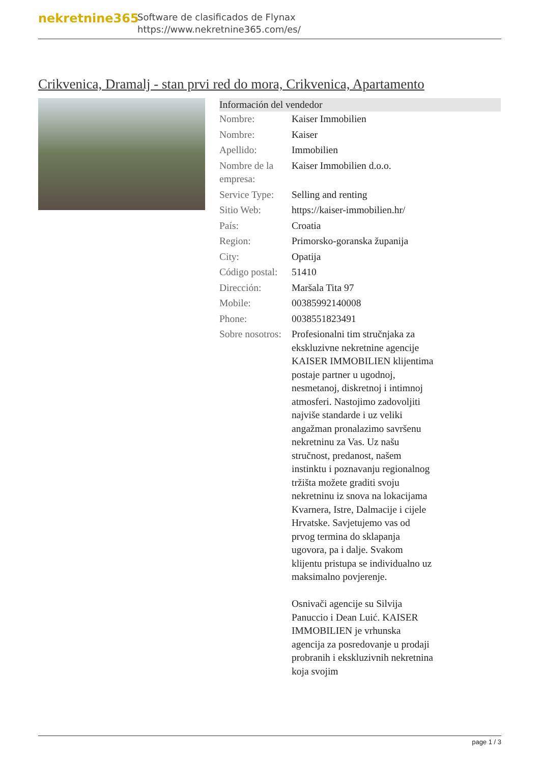nekretnine365
Software de clasificados de Flynax
https://www.nekretnine365.com/es/
Crikvenica, Dramalj - stan prvi red do mora, Crikvenica, Apartamento
| Información del vendedor | |
| --- | --- |
| Nombre: | Kaiser Immobilien |
| Nombre: | Kaiser |
| Apellido: | Immobilien |
| Nombre de la empresa: | Kaiser Immobilien d.o.o. |
| Service Type: | Selling and renting |
| Sitio Web: | https://kaiser-immobilien.hr/ |
| País: | Croatia |
| Region: | Primorsko-goranska županija |
| City: | Opatija |
| Código postal: | 51410 |
| Dirección: | Maršala Tita 97 |
| Mobile: | 00385992140008 |
| Phone: | 0038551823491 |
| Sobre nosotros: | Profesionalni tim stručnjaka za ekskluzivne nekretnine agencije KAISER IMMOBILIEN klijentima postaje partner u ugodnoj, nesmetanoj, diskretnoj i intimnoj atmosferi. Nastojimo zadovoljiti najviše standarde i uz veliki angažman pronalazimo savršenu nekretninu za Vas. Uz našu stručnost, predanost, našem instinktu i poznavanju regionalnog tržišta možete graditi svoju nekretninu iz snova na lokacijama Kvarnera, Istre, Dalmacije i cijele Hrvatske. Savjetujemo vas od prvog termina do sklapanja ugovora, pa i dalje. Svakom klijentu pristupa se individualno uz maksimalno povjerenje. Osnivači agencije su Silvija Panuccio i Dean Luić. KAISER IMMOBILIEN je vrhunska agencija za posredovanje u prodaji probranih i ekskluzivnih nekretnina koja svojim |
page 1 / 3